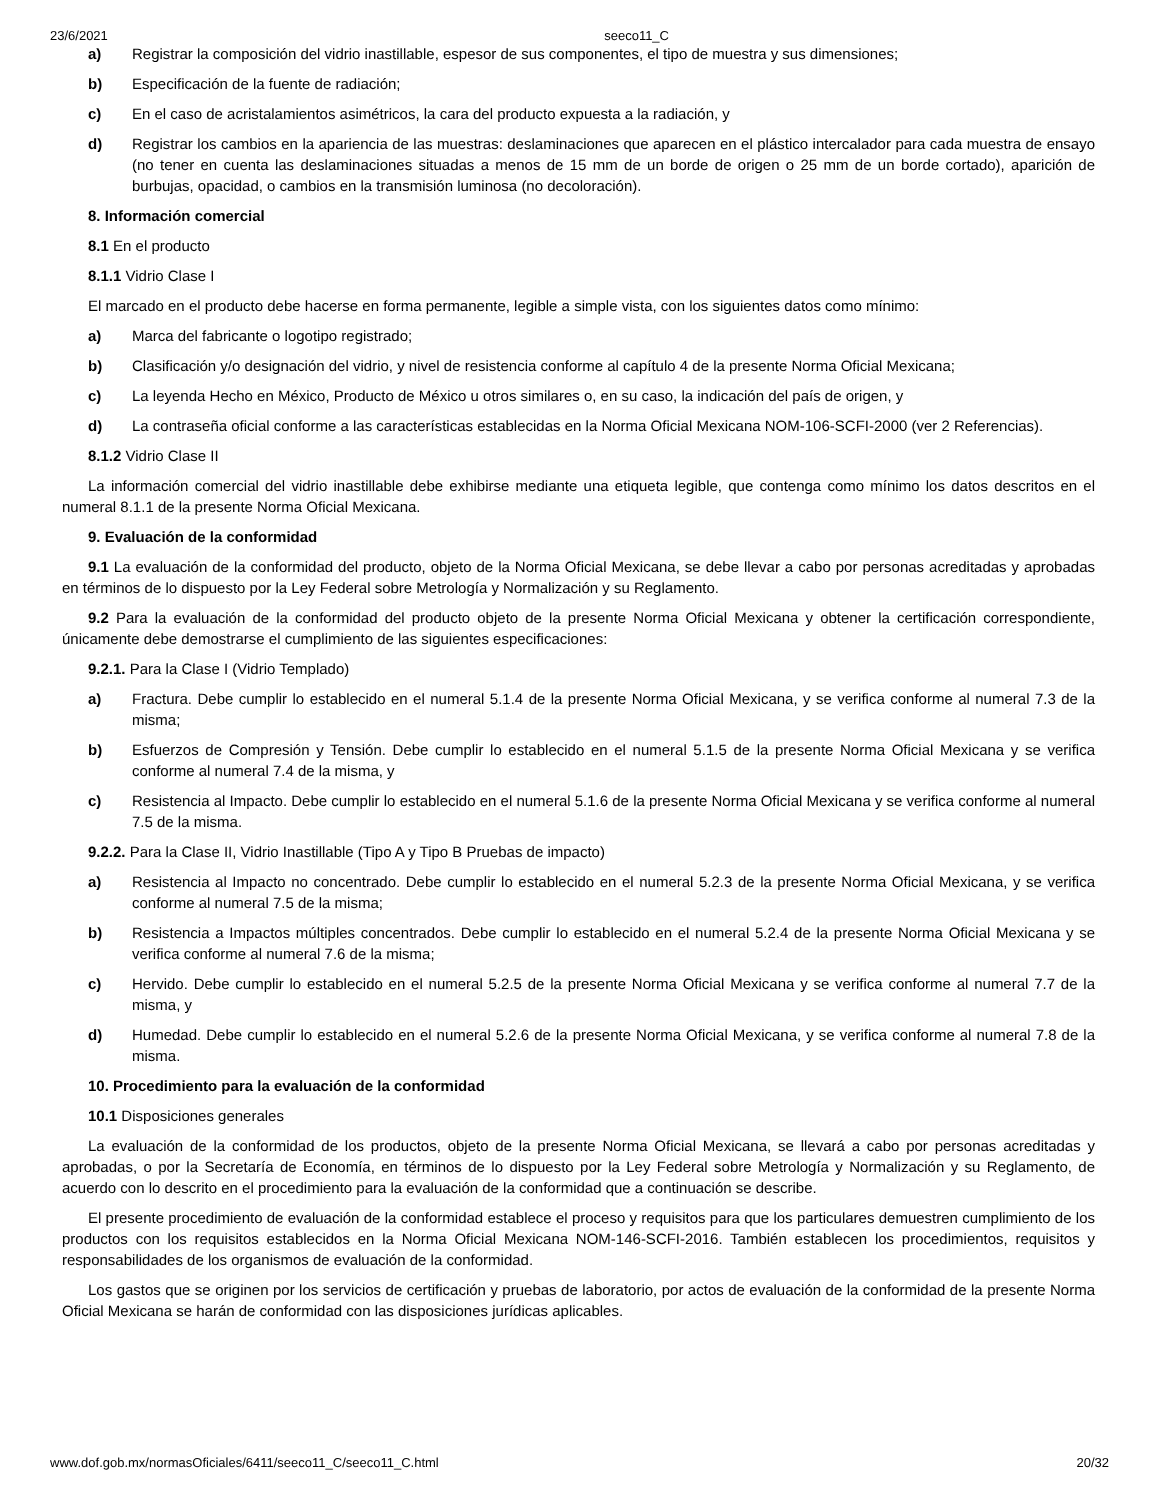23/6/2021 seeco11_C
a) Registrar la composición del vidrio inastillable, espesor de sus componentes, el tipo de muestra y sus dimensiones;
b) Especificación de la fuente de radiación;
c) En el caso de acristalamientos asimétricos, la cara del producto expuesta a la radiación, y
d) Registrar los cambios en la apariencia de las muestras: deslaminaciones que aparecen en el plástico intercalador para cada muestra de ensayo (no tener en cuenta las deslaminaciones situadas a menos de 15 mm de un borde de origen o 25 mm de un borde cortado), aparición de burbujas, opacidad, o cambios en la transmisión luminosa (no decoloración).
8. Información comercial
8.1 En el producto
8.1.1 Vidrio Clase I
El marcado en el producto debe hacerse en forma permanente, legible a simple vista, con los siguientes datos como mínimo:
a) Marca del fabricante o logotipo registrado;
b) Clasificación y/o designación del vidrio, y nivel de resistencia conforme al capítulo 4 de la presente Norma Oficial Mexicana;
c) La leyenda Hecho en México, Producto de México u otros similares o, en su caso, la indicación del país de origen, y
d) La contraseña oficial conforme a las características establecidas en la Norma Oficial Mexicana NOM-106-SCFI-2000 (ver 2 Referencias).
8.1.2 Vidrio Clase II
La información comercial del vidrio inastillable debe exhibirse mediante una etiqueta legible, que contenga como mínimo los datos descritos en el numeral 8.1.1 de la presente Norma Oficial Mexicana.
9. Evaluación de la conformidad
9.1 La evaluación de la conformidad del producto, objeto de la Norma Oficial Mexicana, se debe llevar a cabo por personas acreditadas y aprobadas en términos de lo dispuesto por la Ley Federal sobre Metrología y Normalización y su Reglamento.
9.2 Para la evaluación de la conformidad del producto objeto de la presente Norma Oficial Mexicana y obtener la certificación correspondiente, únicamente debe demostrarse el cumplimiento de las siguientes especificaciones:
9.2.1. Para la Clase I (Vidrio Templado)
a) Fractura. Debe cumplir lo establecido en el numeral 5.1.4 de la presente Norma Oficial Mexicana, y se verifica conforme al numeral 7.3 de la misma;
b) Esfuerzos de Compresión y Tensión. Debe cumplir lo establecido en el numeral 5.1.5 de la presente Norma Oficial Mexicana y se verifica conforme al numeral 7.4 de la misma, y
c) Resistencia al Impacto. Debe cumplir lo establecido en el numeral 5.1.6 de la presente Norma Oficial Mexicana y se verifica conforme al numeral 7.5 de la misma.
9.2.2. Para la Clase II, Vidrio Inastillable (Tipo A y Tipo B Pruebas de impacto)
a) Resistencia al Impacto no concentrado. Debe cumplir lo establecido en el numeral 5.2.3 de la presente Norma Oficial Mexicana, y se verifica conforme al numeral 7.5 de la misma;
b) Resistencia a Impactos múltiples concentrados. Debe cumplir lo establecido en el numeral 5.2.4 de la presente Norma Oficial Mexicana y se verifica conforme al numeral 7.6 de la misma;
c) Hervido. Debe cumplir lo establecido en el numeral 5.2.5 de la presente Norma Oficial Mexicana y se verifica conforme al numeral 7.7 de la misma, y
d) Humedad. Debe cumplir lo establecido en el numeral 5.2.6 de la presente Norma Oficial Mexicana, y se verifica conforme al numeral 7.8 de la misma.
10. Procedimiento para la evaluación de la conformidad
10.1 Disposiciones generales
La evaluación de la conformidad de los productos, objeto de la presente Norma Oficial Mexicana, se llevará a cabo por personas acreditadas y aprobadas, o por la Secretaría de Economía, en términos de lo dispuesto por la Ley Federal sobre Metrología y Normalización y su Reglamento, de acuerdo con lo descrito en el procedimiento para la evaluación de la conformidad que a continuación se describe.
El presente procedimiento de evaluación de la conformidad establece el proceso y requisitos para que los particulares demuestren cumplimiento de los productos con los requisitos establecidos en la Norma Oficial Mexicana NOM-146-SCFI-2016. También establecen los procedimientos, requisitos y responsabilidades de los organismos de evaluación de la conformidad.
Los gastos que se originen por los servicios de certificación y pruebas de laboratorio, por actos de evaluación de la conformidad de la presente Norma Oficial Mexicana se harán de conformidad con las disposiciones jurídicas aplicables.
www.dof.gob.mx/normasOficiales/6411/seeco11_C/seeco11_C.html 20/32